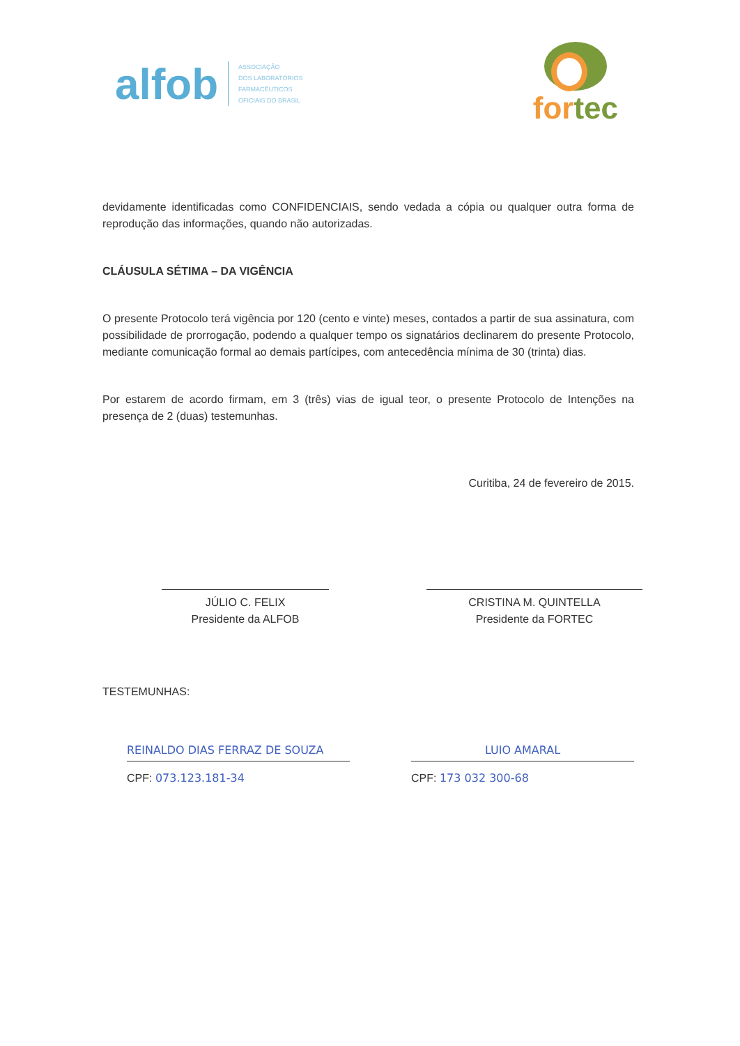alfob
ASSOCIAÇÃO
DOS LABORATÓRIOS
FARMACÊUTICOS
OFICIAIS DO BRASIL
for tec
devidamente identificadas como CONFIDENCIAIS, sendo vedada a cópia ou qualquer outra forma de reprodução das informações, quando não autorizadas.
CLÁUSULA SÉTIMA – DA VIGÊNCIA
O presente Protocolo terá vigência por 120 (cento e vinte) meses, contados a partir de sua assinatura, com possibilidade de prorrogação, podendo a qualquer tempo os signatários declinarem do presente Protocolo, mediante comunicação formal ao demais partícipes, com antecedência mínima de 30 (trinta) dias.
Por estarem de acordo firmam, em 3 (três) vias de igual teor, o presente Protocolo de Intenções na presença de 2 (duas) testemunhas.
Curitiba, 24 de fevereiro de 2015.
JÚLIO C. FELIX
Presidente da ALFOB
CRISTINA M. QUINTELLA
Presidente da FORTEC
TESTEMUNHAS:
REINALDO DIAS FERRAZ DE SOUZA
CPF: 073.123.181-34
LUIO AMARAL
CPF: 173 032 300-68